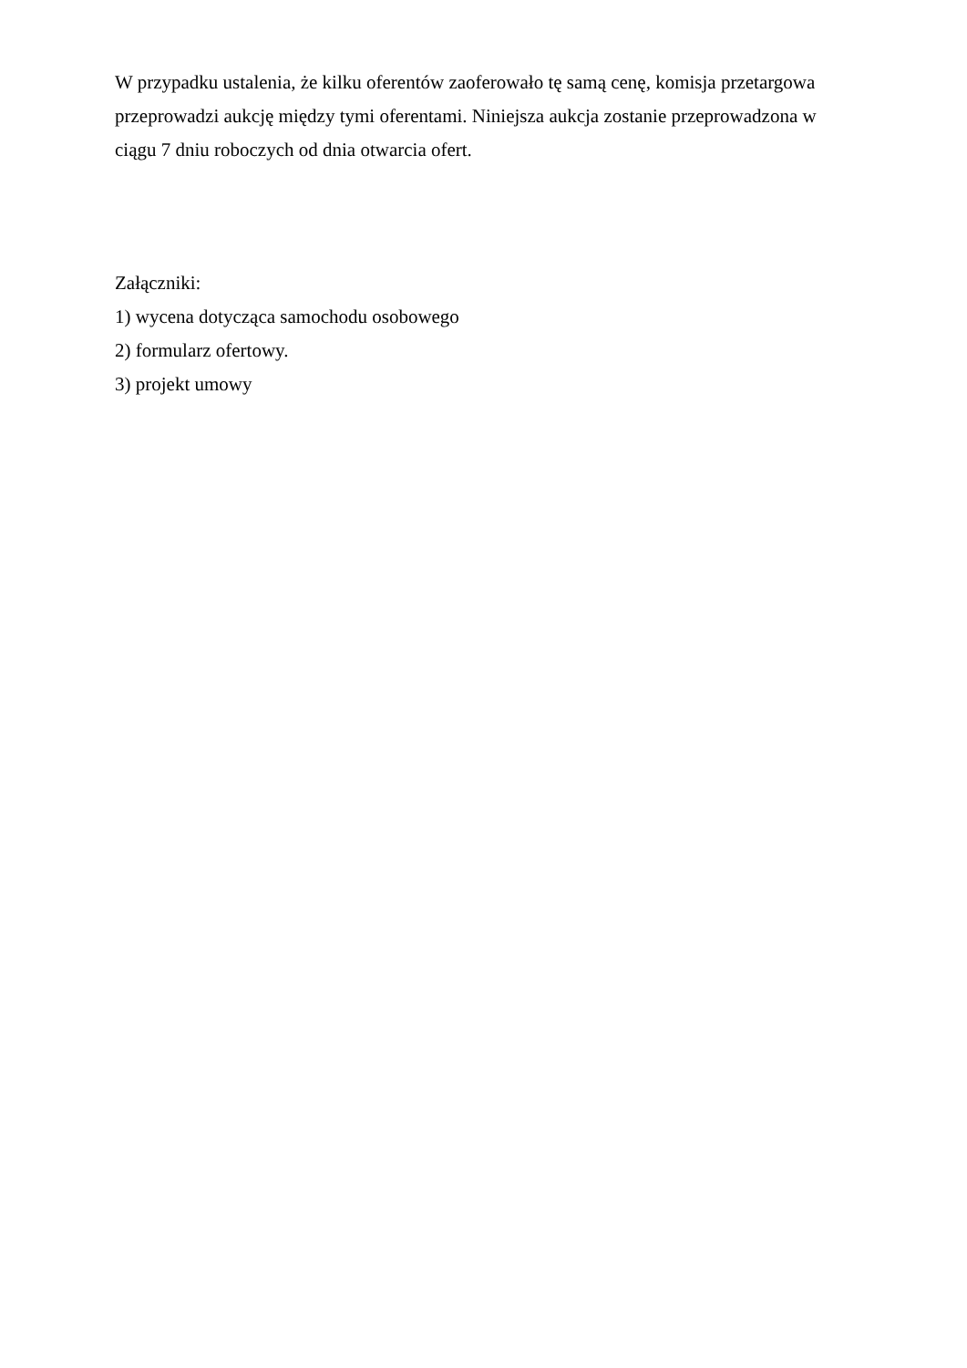W przypadku ustalenia, że kilku oferentów zaoferowało tę samą cenę, komisja przetargowa przeprowadzi aukcję między tymi oferentami. Niniejsza aukcja zostanie przeprowadzona w ciągu 7 dniu roboczych od dnia otwarcia ofert.
Załączniki:
1) wycena dotycząca samochodu osobowego
2) formularz ofertowy.
3) projekt umowy